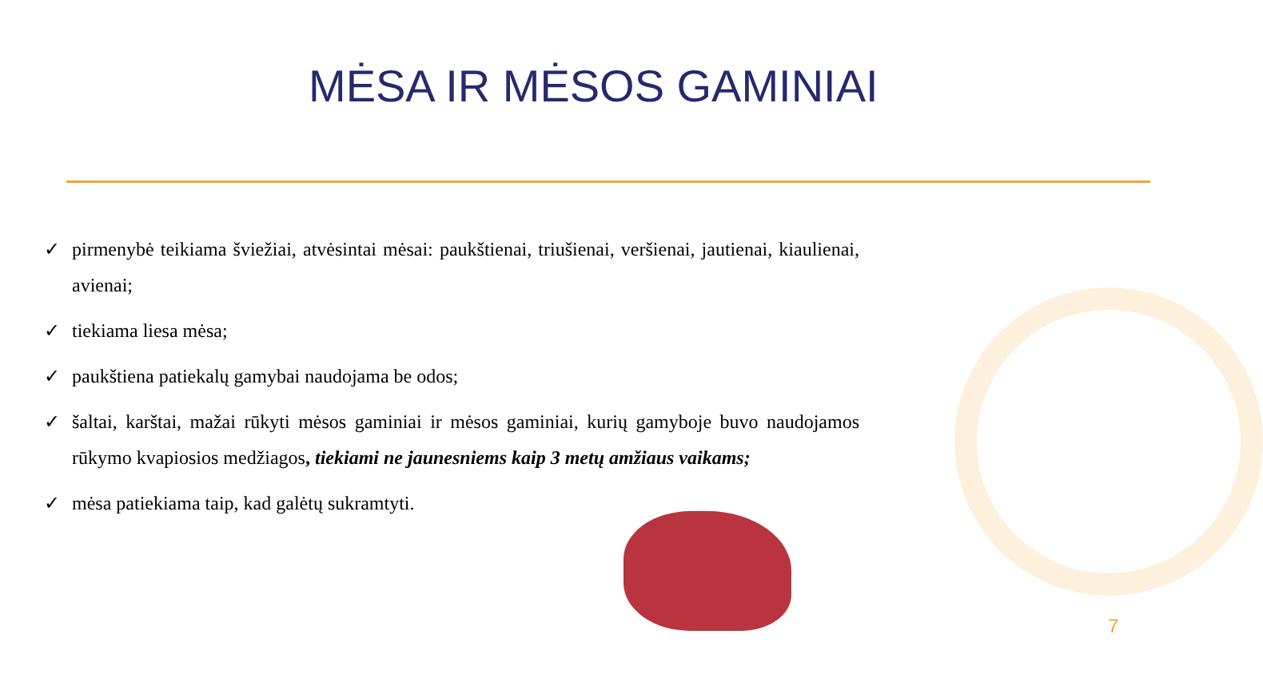MĖSA IR MĖSOS GAMINIAI
✓ pirmenybė teikiama šviežiai, atvėsintai mėsai: paukštienai, triušienai, veršienai, jautienai, kiaulienai, avienai;
✓ tiekiama liesa mėsa;
✓ paukštiena patiekalų gamybai naudojama be odos;
✓ šaltai, karštai, mažai rūkyti mėsos gaminiai ir mėsos gaminiai, kurių gamyboje buvo naudojamos rūkymo kvapiosios medžiagos, tiekiami ne jaunesniems kaip 3 metų amžiaus vaikams;
✓ mėsa patiekiama taip, kad galėtų sukramtyti.
7